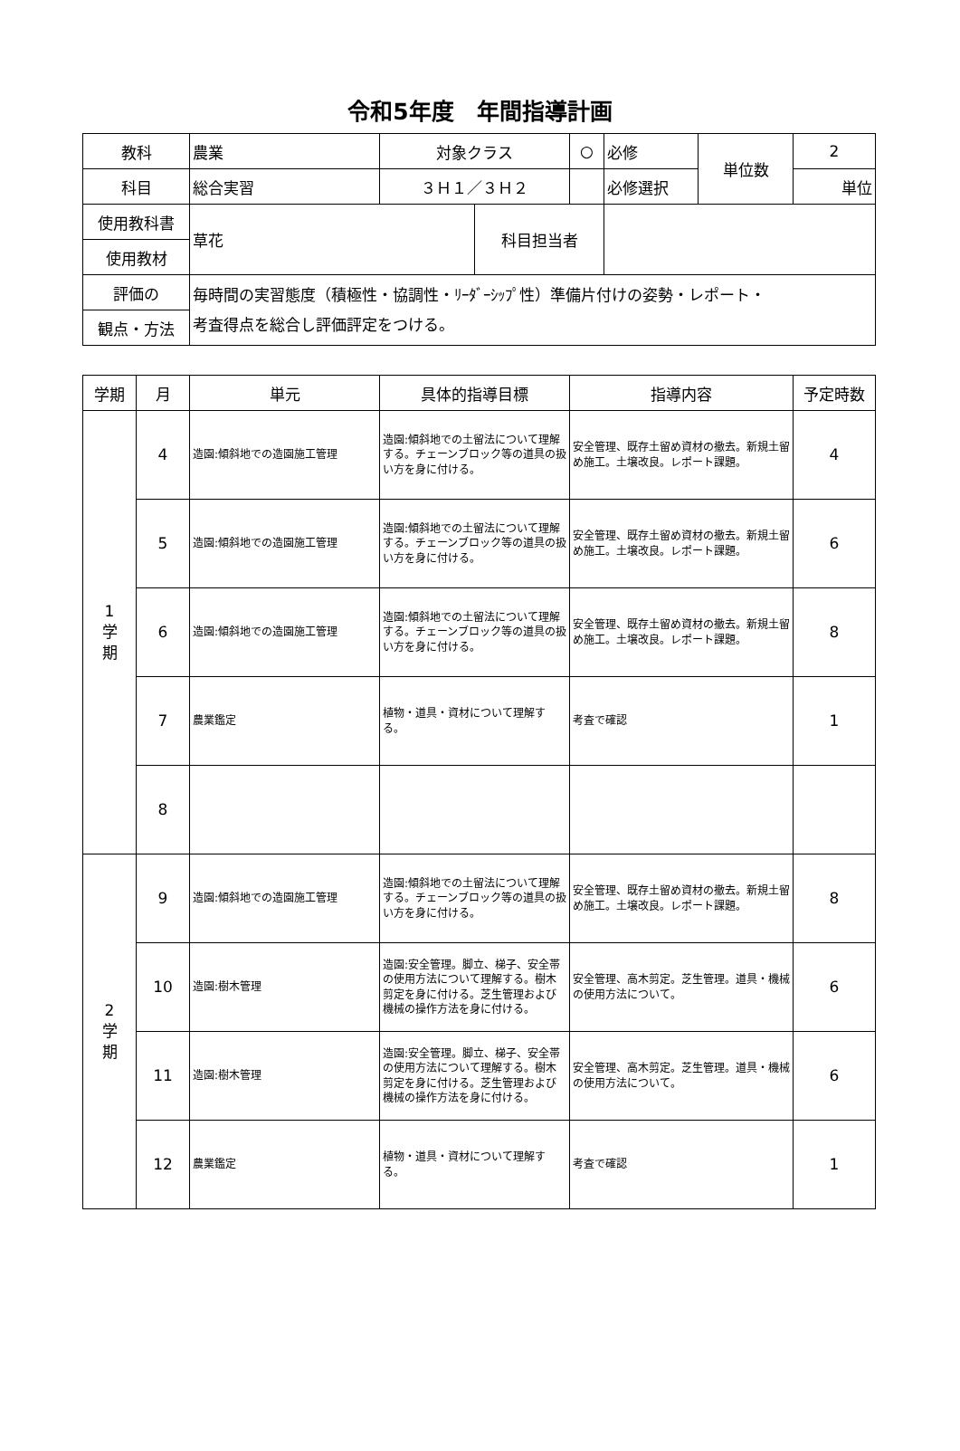令和5年度　年間指導計画
| 教科 | 農業 | 対象クラス | | ○ | 必修 | 単位数 | 2 |
| 科目 | 総合実習 | ３Ｈ１／３Ｈ２ | | | 必修選択 | | 単位 |
| 使用教科書 | 草花 | | 科目担当者 | | | | |
| 使用教材 | | | | | | | |
| 評価の | 毎時間の実習態度（積極性・協調性・ﾘｰﾀﾞｰｼｯﾌﾟ性）準備片付けの姿勢・レポート・ 考査得点を総合し評価評定をつける。 | | | | | | |
| 観点・方法 | | | | | | | |
| 学期 | 月 | 単元 | 具体的指導目標 | 指導内容 | 予定時数 |
| --- | --- | --- | --- | --- | --- |
| 1 学 期 | 4 | 造園:傾斜地での造園施工管理 | 造園:傾斜地での土留法について理解する。チェーンブロック等の道具の扱い方を身に付ける。 | 安全管理、既存土留め資材の撤去。新規土留め施工。土壌改良。レポート課題。 | 4 |
| | 5 | 造園:傾斜地での造園施工管理 | 造園:傾斜地での土留法について理解する。チェーンブロック等の道具の扱い方を身に付ける。 | 安全管理、既存土留め資材の撤去。新規土留め施工。土壌改良。レポート課題。 | 6 |
| | 6 | 造園:傾斜地での造園施工管理 | 造園:傾斜地での土留法について理解する。チェーンブロック等の道具の扱い方を身に付ける。 | 安全管理、既存土留め資材の撤去。新規土留め施工。土壌改良。レポート課題。 | 8 |
| | 7 | 農業鑑定 | 植物・道具・資材について理解する。 | 考査で確認 | 1 |
| | 8 | | | | |
| 2 学 期 | 9 | 造園:傾斜地での造園施工管理 | 造園:傾斜地での土留法について理解する。チェーンブロック等の道具の扱い方を身に付ける。 | 安全管理、既存土留め資材の撤去。新規土留め施工。土壌改良。レポート課題。 | 8 |
| | 10 | 造園:樹木管理 | 造園:安全管理。脚立、梯子、安全帯の使用方法について理解する。樹木剪定を身に付ける。芝生管理および機械の操作方法を身に付ける。 | 安全管理、高木剪定。芝生管理。道具・機械の使用方法について。 | 6 |
| | 11 | 造園:樹木管理 | 造園:安全管理。脚立、梯子、安全帯の使用方法について理解する。樹木剪定を身に付ける。芝生管理および機械の操作方法を身に付ける。 | 安全管理、高木剪定。芝生管理。道具・機械の使用方法について。 | 6 |
| | 12 | 農業鑑定 | 植物・道具・資材について理解する。 | 考査で確認 | 1 |